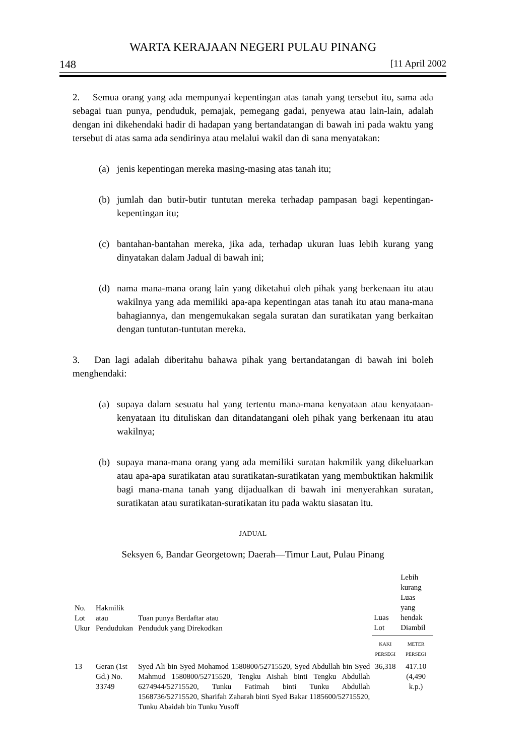WARTA KERAJAAN NEGERI PULAU PINANG
148 [11 April 2002
2. Semua orang yang ada mempunyai kepentingan atas tanah yang tersebut itu, sama ada sebagai tuan punya, penduduk, pemajak, pemegang gadai, penyewa atau lain-lain, adalah dengan ini dikehendaki hadir di hadapan yang bertandatangan di bawah ini pada waktu yang tersebut di atas sama ada sendirinya atau melalui wakil dan di sana menyatakan:
(a) jenis kepentingan mereka masing-masing atas tanah itu;
(b) jumlah dan butir-butir tuntutan mereka terhadap pampasan bagi kepentingan-kepentingan itu;
(c) bantahan-bantahan mereka, jika ada, terhadap ukuran luas lebih kurang yang dinyatakan dalam Jadual di bawah ini;
(d) nama mana-mana orang lain yang diketahui oleh pihak yang berkenaan itu atau wakilnya yang ada memiliki apa-apa kepentingan atas tanah itu atau mana-mana bahagiannya, dan mengemukakan segala suratan dan suratikatan yang berkaitan dengan tuntutan-tuntutan mereka.
3. Dan lagi adalah diberitahu bahawa pihak yang bertandatangan di bawah ini boleh menghendaki:
(a) supaya dalam sesuatu hal yang tertentu mana-mana kenyataan atau kenyataan-kenyataan itu dituliskan dan ditandatangani oleh pihak yang berkenaan itu atau wakilnya;
(b) supaya mana-mana orang yang ada memiliki suratan hakmilik yang dikeluarkan atau apa-apa suratikatan atau suratikatan-suratikatan yang membuktikan hakmilik bagi mana-mana tanah yang dijadualkan di bawah ini menyerahkan suratan, suratikatan atau suratikatan-suratikatan itu pada waktu siasatan itu.
JADUAL
Seksyen 6, Bandar Georgetown; Daerah—Timur Laut, Pulau Pinang
| No. Lot Ukur | Hakmilik atau Pendudukan | Tuan punya Berdaftar atau Penduduk yang Direkodkan | Luas Lot | Lebih kurang Luas yang hendak Diambil |
| --- | --- | --- | --- | --- |
| | | | KAKI PERSEGI | METER PERSEGI |
| 13 | Geran (1st Gd.) No. 33749 | Syed Ali bin Syed Mohamod 1580800/52715520, Syed Abdullah bin Syed Mahmud 1580800/52715520, Tengku Aishah binti Tengku Abdullah 6274944/52715520, Tunku Fatimah binti Tunku Abdullah 1568736/52715520, Sharifah Zaharah binti Syed Bakar 1185600/52715520, Tunku Abaidah bin Tunku Yusoff | 36,318 | 417.10 (4,490 k.p.) |